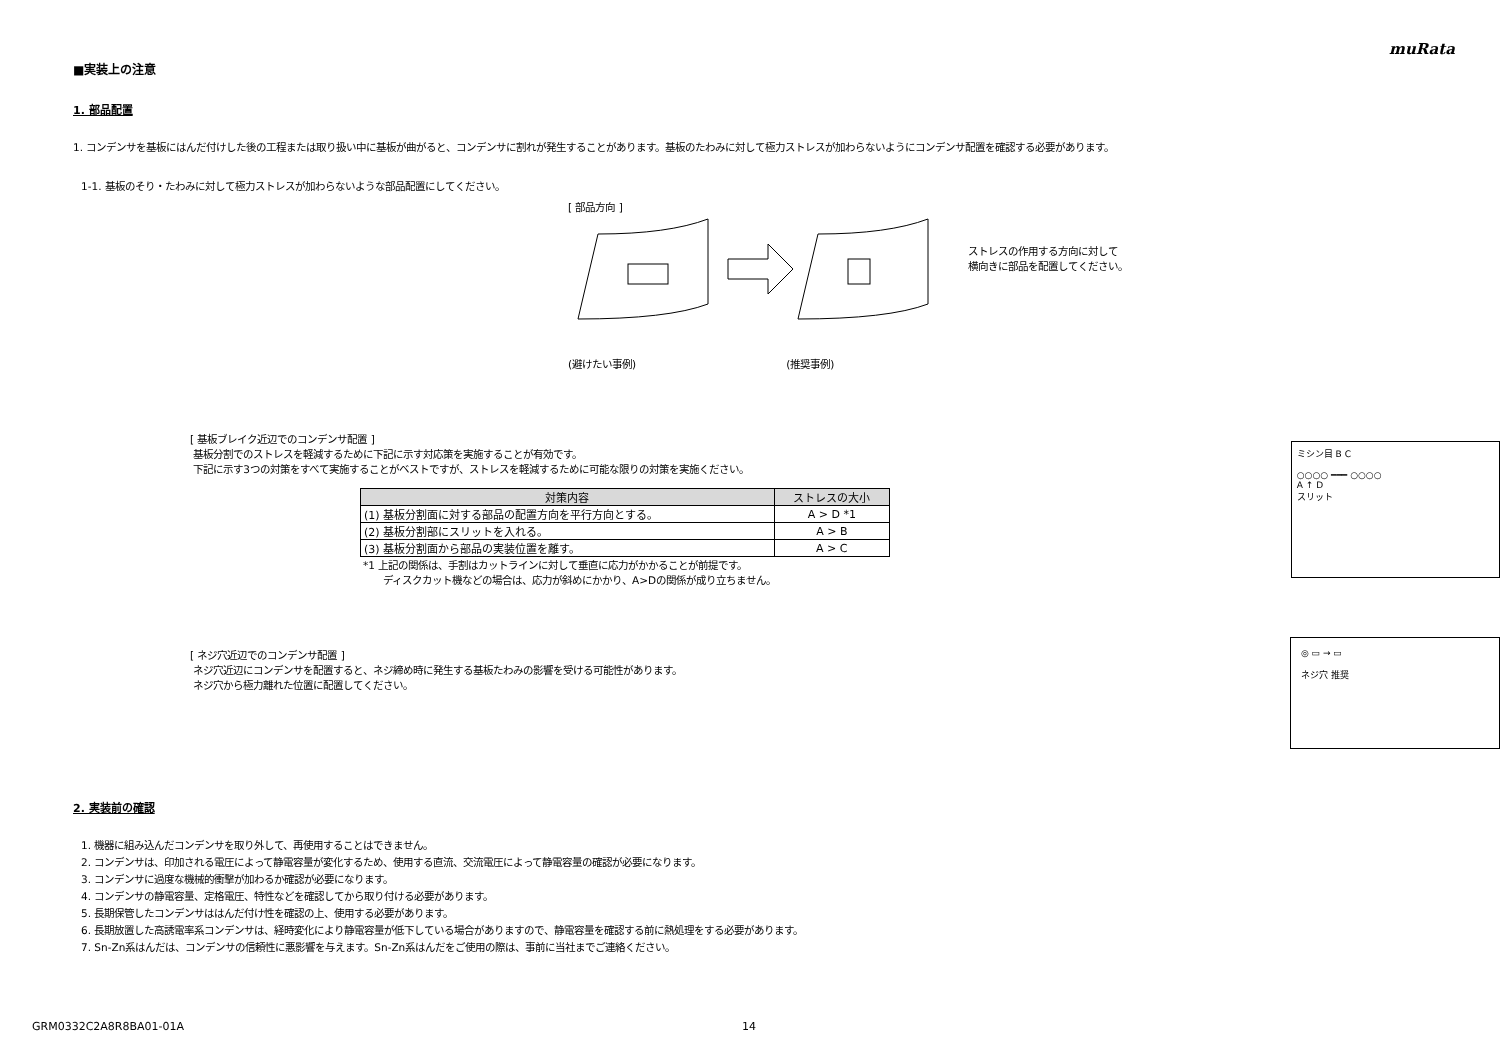muRata
■実装上の注意
1. 部品配置
1. コンデンサを基板にはんだ付けした後の工程または取り扱い中に基板が曲がると、コンデンサに割れが発生することがあります。基板のたわみに対して極力ストレスが加わらないようにコンデンサ配置を確認する必要があります。
1-1. 基板のそり・たわみに対して極力ストレスが加わらないような部品配置にしてください。
[ 部品方向 ]
(避けたい事例) (推奨事例)
ストレスの作用する方向に対して
横向きに部品を配置してください。
[ 基板ブレイク近辺でのコンデンサ配置 ]
基板分割でのストレスを軽減するために下記に示す対応策を実施することが有効です。
下記に示す3つの対策をすべて実施することがベストですが、ストレスを軽減するために可能な限りの対策を実施ください。
| 対策内容 | ストレスの大小 |
| --- | --- |
| (1) 基板分割面に対する部品の配置方向を平行方向とする。 | A > D *1 |
| (2) 基板分割部にスリットを入れる。 | A > B |
| (3) 基板分割面から部品の実装位置を離す。 | A > C |
*1 上記の関係は、手割はカットラインに対して垂直に応力がかかることが前提です。
ディスクカット機などの場合は、応力が斜めにかかり、A>Dの関係が成り立ちません。
ミシン目 B C
○○○○ ━━━ ○○○○
A ↑ D
スリット
[ ネジ穴近辺でのコンデンサ配置 ]
ネジ穴近辺にコンデンサを配置すると、ネジ締め時に発生する基板たわみの影響を受ける可能性があります。
ネジ穴から極力離れた位置に配置してください。
◎ ▭ → ▭
ネジ穴 推奨
2. 実装前の確認
1. 機器に組み込んだコンデンサを取り外して、再使用することはできません。
2. コンデンサは、印加される電圧によって静電容量が変化するため、使用する直流、交流電圧によって静電容量の確認が必要になります。
3. コンデンサに過度な機械的衝撃が加わるか確認が必要になります。
4. コンデンサの静電容量、定格電圧、特性などを確認してから取り付ける必要があります。
5. 長期保管したコンデンサははんだ付け性を確認の上、使用する必要があります。
6. 長期放置した高誘電率系コンデンサは、経時変化により静電容量が低下している場合がありますので、静電容量を確認する前に熱処理をする必要があります。
7. Sn-Zn系はんだは、コンデンサの信頼性に悪影響を与えます。Sn-Zn系はんだをご使用の際は、事前に当社までご連絡ください。
GRM0332C2A8R8BA01-01A 14